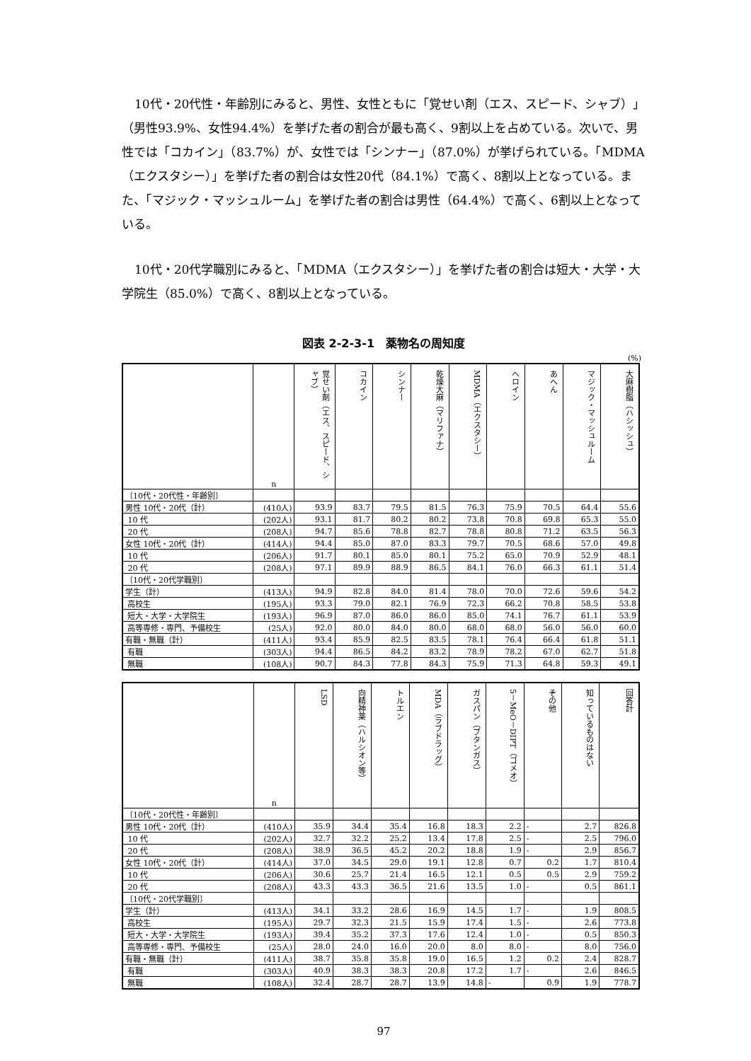10代・20代性・年齢別にみると、男性、女性ともに「覚せい剤（エス、スピード、シャブ）」（男性93.9%、女性94.4%）を挙げた者の割合が最も高く、9割以上を占めている。次いで、男性では「コカイン」（83.7%）が、女性では「シンナー」（87.0%）が挙げられている。「MDMA（エクスタシー）」を挙げた者の割合は女性20代（84.1%）で高く、8割以上となっている。また、「マジック・マッシュルーム」を挙げた者の割合は男性（64.4%）で高く、6割以上となっている。
10代・20代学職別にみると、「MDMA（エクスタシー）」を挙げた者の割合は短大・大学・大学院生（85.0%）で高く、8割以上となっている。
図表 2-2-3-1　薬物名の周知度
(%)
| | n | 覚せい剤（エス、スピード、シャブ） | コカイン | シンナー | 乾燥大麻（マリファナ） | MDMA（エクスタシー） | ヘロイン | あへん | マジック・マッシュルーム | 大麻樹脂（ハシッシュ） |
| --- | --- | --- | --- | --- | --- | --- | --- | --- | --- | --- |
| 〔10代・20代性・年齢別〕 | | | | | | | | | | |
| 男性 10代・20代（計） | (410人) | 93.9 | 83.7 | 79.5 | 81.5 | 76.3 | 75.9 | 70.5 | 64.4 | 55.6 |
| 10 代 | (202人) | 93.1 | 81.7 | 80.2 | 80.2 | 73.8 | 70.8 | 69.8 | 65.3 | 55.0 |
| 20 代 | (208人) | 94.7 | 85.6 | 78.8 | 82.7 | 78.8 | 80.8 | 71.2 | 63.5 | 56.3 |
| 女性 10代・20代（計） | (414人) | 94.4 | 85.0 | 87.0 | 83.3 | 79.7 | 70.5 | 68.6 | 57.0 | 49.8 |
| 10 代 | (206人) | 91.7 | 80.1 | 85.0 | 80.1 | 75.2 | 65.0 | 70.9 | 52.9 | 48.1 |
| 20 代 | (208人) | 97.1 | 89.9 | 88.9 | 86.5 | 84.1 | 76.0 | 66.3 | 61.1 | 51.4 |
| 〔10代・20代学職別〕 | | | | | | | | | | |
| 学生（計） | (413人) | 94.9 | 82.8 | 84.0 | 81.4 | 78.0 | 70.0 | 72.6 | 59.6 | 54.2 |
| 高校生 | (195人) | 93.3 | 79.0 | 82.1 | 76.9 | 72.3 | 66.2 | 70.8 | 58.5 | 53.8 |
| 短大・大学・大学院生 | (193人) | 96.9 | 87.0 | 86.0 | 86.0 | 85.0 | 74.1 | 76.7 | 61.1 | 53.9 |
| 高等専修・専門、予備校生 | (25人) | 92.0 | 80.0 | 84.0 | 80.0 | 68.0 | 68.0 | 56.0 | 56.0 | 60.0 |
| 有職・無職（計） | (411人) | 93.4 | 85.9 | 82.5 | 83.5 | 78.1 | 76.4 | 66.4 | 61.8 | 51.1 |
| 有職 | (303人) | 94.4 | 86.5 | 84.2 | 83.2 | 78.9 | 78.2 | 67.0 | 62.7 | 51.8 |
| 無職 | (108人) | 90.7 | 84.3 | 77.8 | 84.3 | 75.9 | 71.3 | 64.8 | 59.3 | 49.1 |
| | n | LSD | 向精神薬（ハルシオン等） | トルエン | MDA（ラブドラッグ） | ガスパン（ブタンガス） | 5－MeO－DIPT（ゴメオ） | その他 | 知っているものはない | 回答計 |
| --- | --- | --- | --- | --- | --- | --- | --- | --- | --- | --- |
| 〔10代・20代性・年齢別〕 | | | | | | | | | | |
| 男性 10代・20代（計） | (410人) | 35.9 | 34.4 | 35.4 | 16.8 | 18.3 | 2.2 | - | 2.7 | 826.8 |
| 10 代 | (202人) | 32.7 | 32.2 | 25.2 | 13.4 | 17.8 | 2.5 | - | 2.5 | 796.0 |
| 20 代 | (208人) | 38.9 | 36.5 | 45.2 | 20.2 | 18.8 | 1.9 | - | 2.9 | 856.7 |
| 女性 10代・20代（計） | (414人) | 37.0 | 34.5 | 29.0 | 19.1 | 12.8 | 0.7 | 0.2 | 1.7 | 810.4 |
| 10 代 | (206人) | 30.6 | 25.7 | 21.4 | 16.5 | 12.1 | 0.5 | 0.5 | 2.9 | 759.2 |
| 20 代 | (208人) | 43.3 | 43.3 | 36.5 | 21.6 | 13.5 | 1.0 | - | 0.5 | 861.1 |
| 〔10代・20代学職別〕 | | | | | | | | | | |
| 学生（計） | (413人) | 34.1 | 33.2 | 28.6 | 16.9 | 14.5 | 1.7 | - | 1.9 | 808.5 |
| 高校生 | (195人) | 29.7 | 32.3 | 21.5 | 15.9 | 17.4 | 1.5 | - | 2.6 | 773.8 |
| 短大・大学・大学院生 | (193人) | 39.4 | 35.2 | 37.3 | 17.6 | 12.4 | 1.0 | - | 0.5 | 850.3 |
| 高等専修・専門、予備校生 | (25人) | 28.0 | 24.0 | 16.0 | 20.0 | 8.0 | 8.0 | - | 8.0 | 756.0 |
| 有職・無職（計） | (411人) | 38.7 | 35.8 | 35.8 | 19.0 | 16.5 | 1.2 | 0.2 | 2.4 | 828.7 |
| 有職 | (303人) | 40.9 | 38.3 | 38.3 | 20.8 | 17.2 | 1.7 | - | 2.6 | 846.5 |
| 無職 | (108人) | 32.4 | 28.7 | 28.7 | 13.9 | 14.8 | - | 0.9 | 1.9 | 778.7 |
97